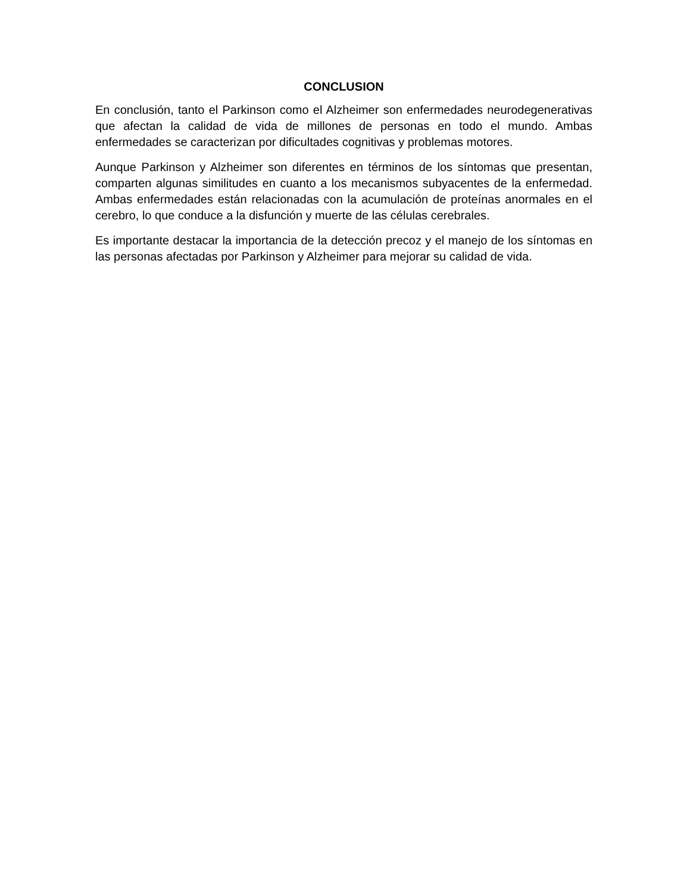CONCLUSION
En conclusión, tanto el Parkinson como el Alzheimer son enfermedades neurodegenerativas que afectan la calidad de vida de millones de personas en todo el mundo. Ambas enfermedades se caracterizan por dificultades cognitivas y problemas motores.
Aunque Parkinson y Alzheimer son diferentes en términos de los síntomas que presentan, comparten algunas similitudes en cuanto a los mecanismos subyacentes de la enfermedad. Ambas enfermedades están relacionadas con la acumulación de proteínas anormales en el cerebro, lo que conduce a la disfunción y muerte de las células cerebrales.
Es importante destacar la importancia de la detección precoz y el manejo de los síntomas en las personas afectadas por Parkinson y Alzheimer para mejorar su calidad de vida.